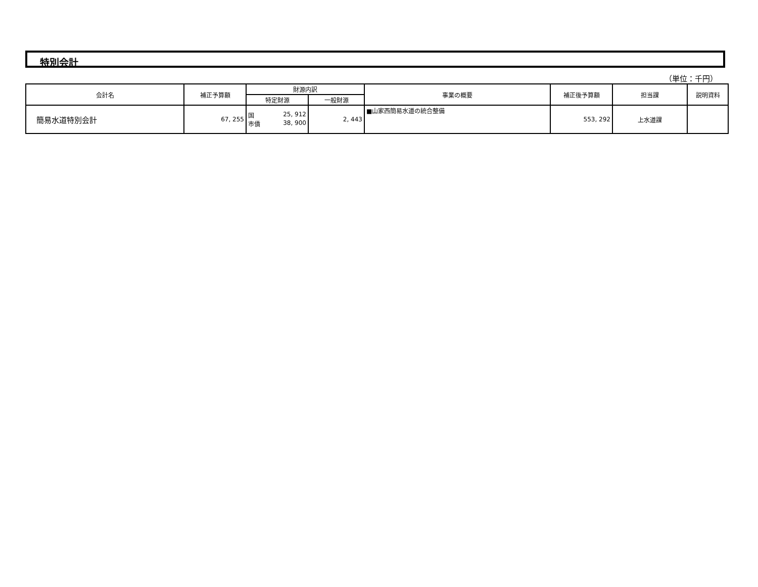特別会計
（単位：千円）
| 会計名 | 補正予算額 | 財源内訳 | | 事業の概要 | 補正後予算額 | 担当課 | 説明資料 |
| --- | --- | --- | --- | --- | --- | --- | --- |
| | | 特定財源 | 一般財源 | | | | |
| 簡易水道特別会計 | 67, 255 | 国 25, 912 市債 38, 900 | 2, 443 | ■山家西簡易水道の統合整備 | 553, 292 | 上水道課 | |